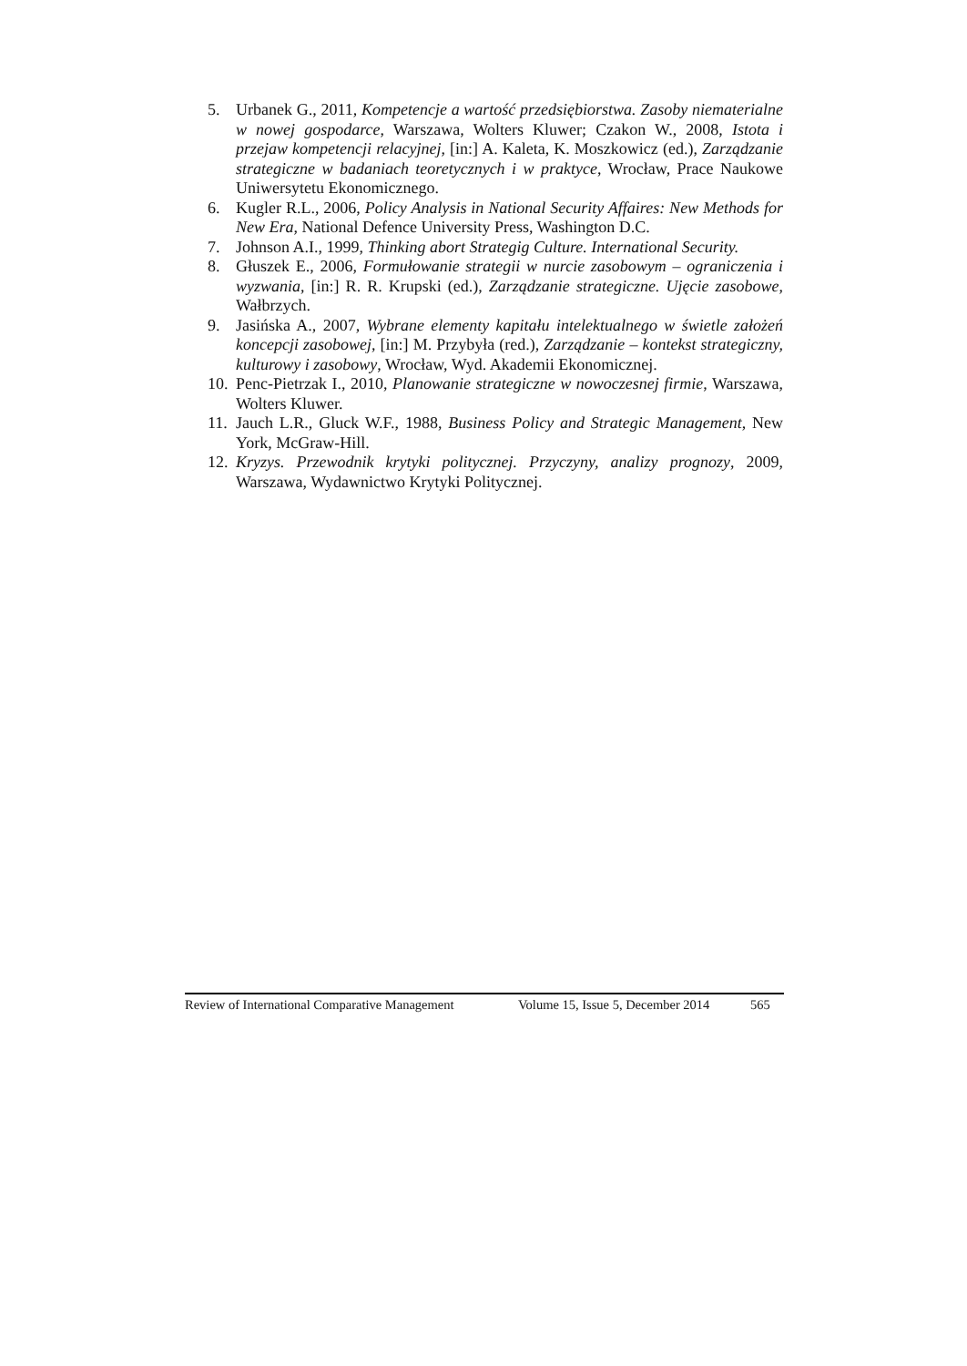5. Urbanek G., 2011, Kompetencje a wartość przedsiębiorstwa. Zasoby niematerialne w nowej gospodarce, Warszawa, Wolters Kluwer; Czakon W., 2008, Istota i przejaw kompetencji relacyjnej, [in:] A. Kaleta, K. Moszkowicz (ed.), Zarządzanie strategiczne w badaniach teoretycznych i w praktyce, Wrocław, Prace Naukowe Uniwersytetu Ekonomicznego.
6. Kugler R.L., 2006, Policy Analysis in National Security Affaires: New Methods for New Era, National Defence University Press, Washington D.C.
7. Johnson A.I., 1999, Thinking abort Strategig Culture. International Security.
8. Głuszek E., 2006, Formułowanie strategii w nurcie zasobowym – ograniczenia i wyzwania, [in:] R. R. Krupski (ed.), Zarządzanie strategiczne. Ujęcie zasobowe, Wałbrzych.
9. Jasińska A., 2007, Wybrane elementy kapitału intelektualnego w świetle założeń koncepcji zasobowej, [in:] M. Przybyła (red.), Zarządzanie – kontekst strategiczny, kulturowy i zasobowy, Wrocław, Wyd. Akademii Ekonomicznej.
10. Penc-Pietrzak I., 2010, Planowanie strategiczne w nowoczesnej firmie, Warszawa, Wolters Kluwer.
11. Jauch L.R., Gluck W.F., 1988, Business Policy and Strategic Management, New York, McGraw-Hill.
12. Kryzys. Przewodnik krytyki politycznej. Przyczyny, analizy prognozy, 2009, Warszawa, Wydawnictwo Krytyki Politycznej.
Review of International Comparative Management Volume 15, Issue 5, December 2014 565